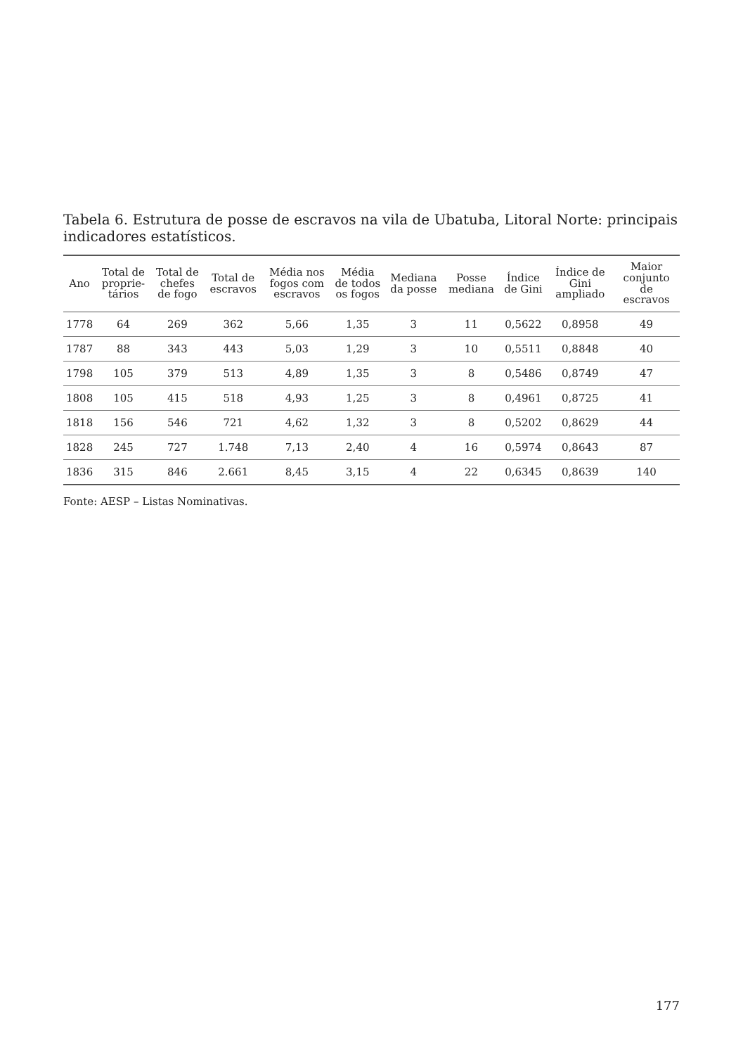Tabela 6. Estrutura de posse de escravos na vila de Ubatuba, Litoral Norte: principais indicadores estatísticos.
| Ano | Total de proprie- tários | Total de chefes de fogo | Total de escravos | Média nos fogos com escravos | Média de todos os fogos | Mediana da posse | Posse mediana | Índice de Gini | Índice de Gini ampliado | Maior conjunto de escravos |
| --- | --- | --- | --- | --- | --- | --- | --- | --- | --- | --- |
| 1778 | 64 | 269 | 362 | 5,66 | 1,35 | 3 | 11 | 0,5622 | 0,8958 | 49 |
| 1787 | 88 | 343 | 443 | 5,03 | 1,29 | 3 | 10 | 0,5511 | 0,8848 | 40 |
| 1798 | 105 | 379 | 513 | 4,89 | 1,35 | 3 | 8 | 0,5486 | 0,8749 | 47 |
| 1808 | 105 | 415 | 518 | 4,93 | 1,25 | 3 | 8 | 0,4961 | 0,8725 | 41 |
| 1818 | 156 | 546 | 721 | 4,62 | 1,32 | 3 | 8 | 0,5202 | 0,8629 | 44 |
| 1828 | 245 | 727 | 1.748 | 7,13 | 2,40 | 4 | 16 | 0,5974 | 0,8643 | 87 |
| 1836 | 315 | 846 | 2.661 | 8,45 | 3,15 | 4 | 22 | 0,6345 | 0,8639 | 140 |
Fonte: AESP – Listas Nominativas.
177